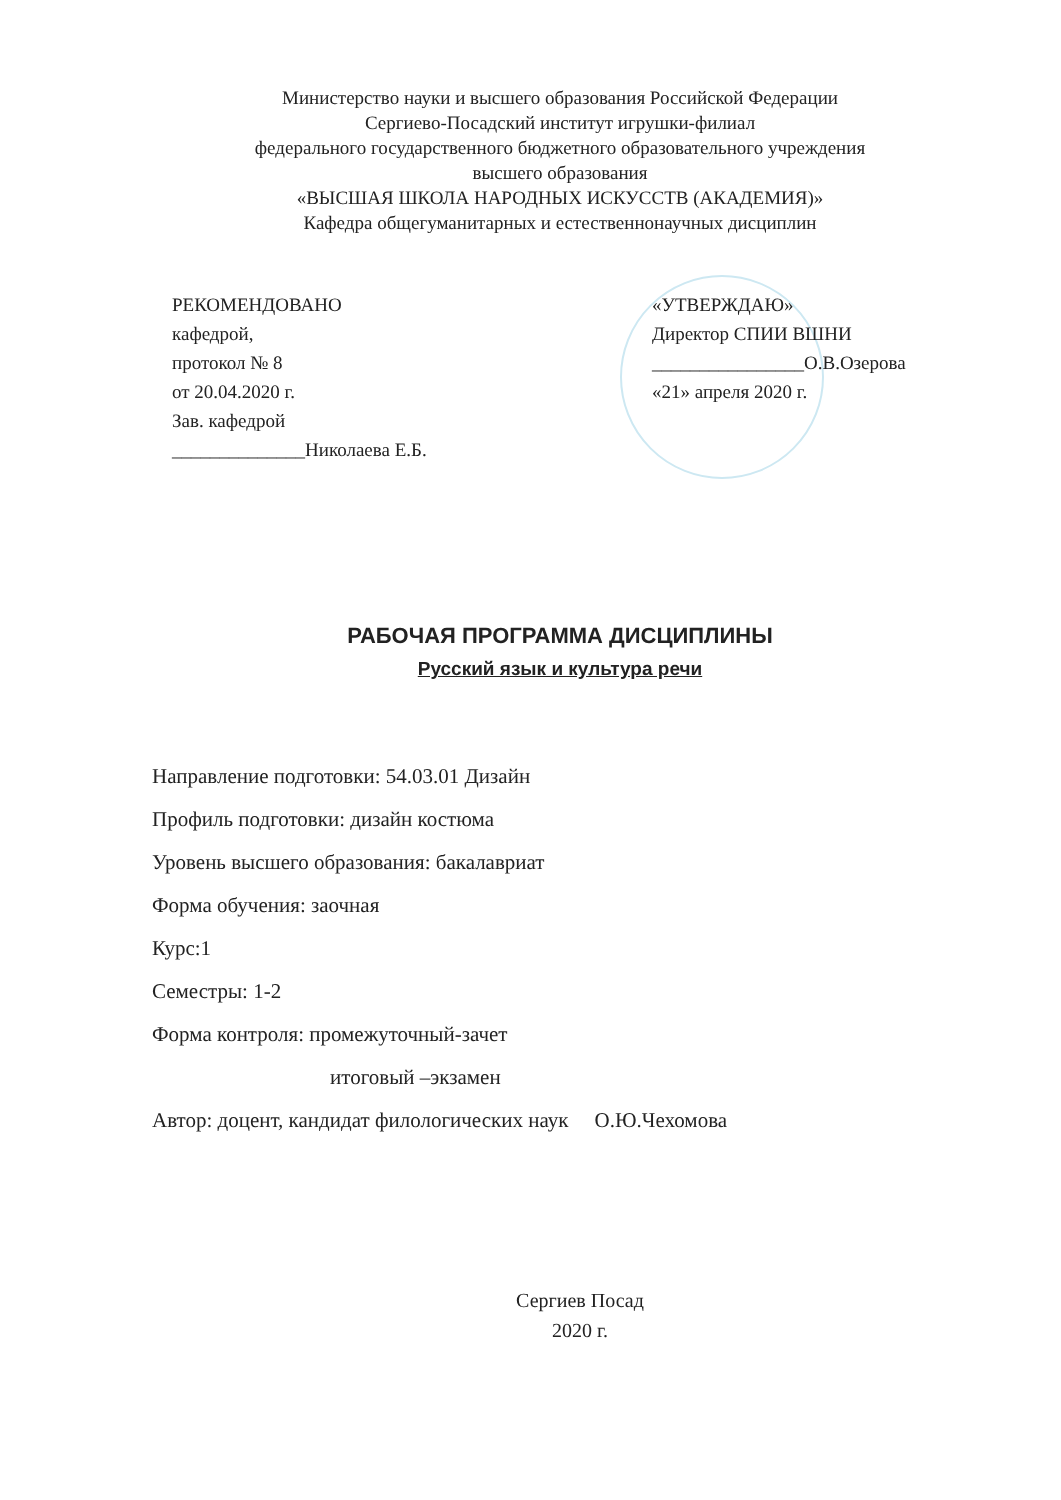Министерство науки и высшего образования Российской Федерации
Сергиево-Посадский институт игрушки-филиал
федерального государственного бюджетного образовательного учреждения
высшего образования
«ВЫСШАЯ ШКОЛА НАРОДНЫХ ИСКУССТВ (АКАДЕМИЯ)»
Кафедра общегуманитарных и естественнонаучных дисциплин
РЕКОМЕНДОВАНО
кафедрой,
протокол № 8
от 20.04.2020 г.
Зав. кафедрой
______________Николаева Е.Б.
«УТВЕРЖДАЮ»
Директор СПИИ ВШНИ
________________О.В.Озерова
«21» апреля 2020 г.
РАБОЧАЯ ПРОГРАММА ДИСЦИПЛИНЫ
Русский язык и культура речи
Направление подготовки: 54.03.01 Дизайн
Профиль подготовки: дизайн костюма
Уровень высшего образования: бакалавриат
Форма обучения: заочная
Курс:1
Семестры: 1-2
Форма контроля: промежуточный-зачет
итоговый –экзамен
Автор: доцент, кандидат филологических наук О.Ю.Чехомова
Сергиев Посад
2020 г.